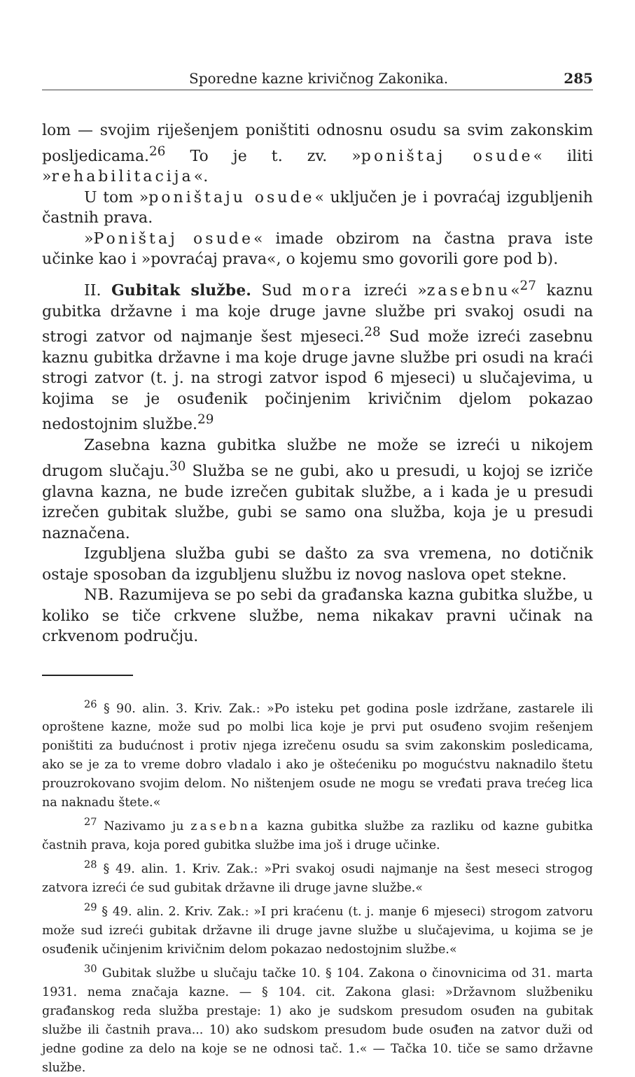Sporedne kazne krivičnog Zakonika. 285
lom — svojim riješenjem poništiti odnosnu osudu sa svim zakonskim posljedicama.<sup>26</sup> To je t. zv. »poništaj osude« iliti »rehabilitacija«.
U tom »poništaju osude« uključen je i povraćaj izgubljenih častnih prava.
»Poništaj osude« imade obzirom na častna prava iste učinke kao i »povraćaj prava«, o kojemu smo govorili gore pod b).
II. Gubitak službe. Sud mora izreći »zasebnu«<sup>27</sup> kaznu gubitka državne i ma koje druge javne službe pri svakoj osudi na strogi zatvor od najmanje šest mjeseci.<sup>28</sup> Sud može izreći zasebnu kaznu gubitka državne i ma koje druge javne službe pri osudi na kraći strogi zatvor (t. j. na strogi zatvor ispod 6 mjeseci) u slučajevima, u kojima se je osuđenik počinjenim krivičnim djelom pokazao nedostojnim službe.<sup>29</sup>
Zasebna kazna gubitka službe ne može se izreći u nikojem drugom slučaju.<sup>30</sup> Služba se ne gubi, ako u presudi, u kojoj se izriče glavna kazna, ne bude izrečen gubitak službe, a i kada je u presudi izrečen gubitak službe, gubi se samo ona služba, koja je u presudi naznačena.
Izgubljena služba gubi se dašto za sva vremena, no dotičnik ostaje sposoban da izgubljenu službu iz novog naslova opet stekne.
NB. Razumijeva se po sebi da građanska kazna gubitka službe, u koliko se tiče crkvene službe, nema nikakav pravni učinak na crkvenom području.
<sup>26</sup> § 90. alin. 3. Kriv. Zak.: »Po isteku pet godina posle izdržane, zastarele ili oproštene kazne, može sud po molbi lica koje je prvi put osuđeno svojim rešenjem poništiti za budućnost i protiv njega izrečenu osudu sa svim zakonskim posledicama, ako se je za to vreme dobro vladalo i ako je oštećeniku po mogućstvu naknadilo štetu prouzrokovano svojim delom. No ništenjem osude ne mogu se vređati prava trećeg lica na naknadu štete.«
<sup>27</sup> Nazivamo ju zasebna kazna gubitka službe za razliku od kazne gubitka častnih prava, koja pored gubitka službe ima još i druge učinke.
<sup>28</sup> § 49. alin. 1. Kriv. Zak.: »Pri svakoj osudi najmanje na šest meseci strogog zatvora izreći će sud gubitak državne ili druge javne službe.«
<sup>29</sup> § 49. alin. 2. Kriv. Zak.: »I pri kraćenu (t. j. manje 6 mjeseci) strogom zatvoru može sud izreći gubitak državne ili druge javne službe u slučajevima, u kojima se je osuđenik učinjenim krivičnim delom pokazao nedostojnim službe.«
<sup>30</sup> Gubitak službe u slučaju tačke 10. § 104. Zakona o činovnicima od 31. marta 1931. nema značaja kazne. — § 104. cit. Zakona glasi: »Državnom službeniku građanskog reda služba prestaje: 1) ako je sudskom presudom osuđen na gubitak službe ili častnih prava... 10) ako sudskom presudom bude osuđen na zatvor duži od jedne godine za delo na koje se ne odnosi tač. 1.« — Tačka 10. tiče se samo državne službe.